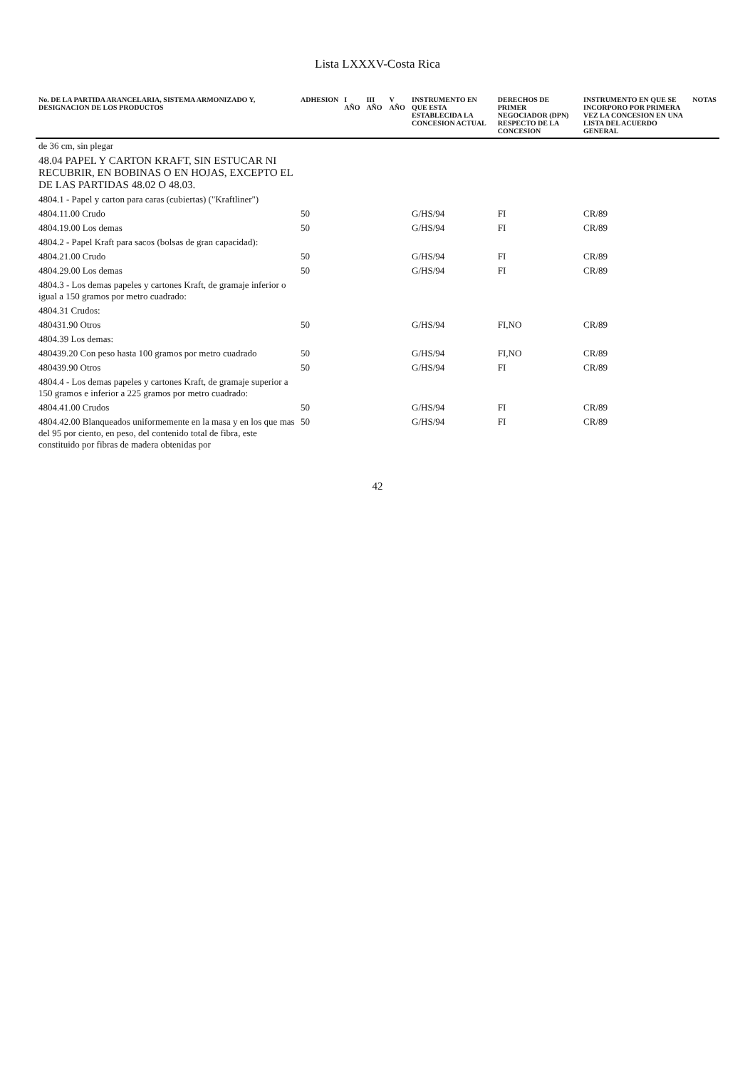Lista LXXXV-Costa Rica
| No. DE LA PARTIDA ARANCELARIA, SISTEMA ARMONIZADO Y, DESIGNACION DE LOS PRODUCTOS | ADHESION | I AÑO | III AÑO | V AÑO | INSTRUMENTO EN QUE ESTA ESTABLECIDA LA CONCESION ACTUAL | DERECHOS DE PRIMER NEGOCIADOR (DPN) RESPECTO DE LA CONCESION | INSTRUMENTO EN QUE SE INCORPORO POR PRIMERA VEZ LA CONCESION EN UNA LISTA DEL ACUERDO GENERAL | NOTAS |
| --- | --- | --- | --- | --- | --- | --- | --- | --- |
| de 36 cm, sin plegar | | | | | | | | |
| 48.04 PAPEL Y CARTON KRAFT, SIN ESTUCAR NI RECUBRIR, EN BOBINAS O EN HOJAS, EXCEPTO EL DE LAS PARTIDAS 48.02 O 48.03. | | | | | | | | |
| 4804.1 - Papel y carton para caras (cubiertas) ("Kraftliner") | | | | | | | | |
| 4804.11.00 Crudo | 50 | | | | G/HS/94 | FI | CR/89 | |
| 4804.19.00 Los demas | 50 | | | | G/HS/94 | FI | CR/89 | |
| 4804.2 - Papel Kraft para sacos (bolsas de gran capacidad): | | | | | | | | |
| 4804.21.00 Crudo | 50 | | | | G/HS/94 | FI | CR/89 | |
| 4804.29.00 Los demas | 50 | | | | G/HS/94 | FI | CR/89 | |
| 4804.3 - Los demas papeles y cartones Kraft, de gramaje inferior o igual a 150 gramos por metro cuadrado: | | | | | | | | |
| 4804.31 Crudos: | | | | | | | | |
| 480431.90 Otros | 50 | | | | G/HS/94 | FI,NO | CR/89 | |
| 4804.39 Los demas: | | | | | | | | |
| 480439.20 Con peso hasta 100 gramos por metro cuadrado | 50 | | | | G/HS/94 | FI,NO | CR/89 | |
| 480439.90 Otros | 50 | | | | G/HS/94 | FI | CR/89 | |
| 4804.4 - Los demas papeles y cartones Kraft, de gramaje superior a 150 gramos e inferior a 225 gramos por metro cuadrado: | | | | | | | | |
| 4804.41.00 Crudos | 50 | | | | G/HS/94 | FI | CR/89 | |
| 4804.42.00 Blanqueados uniformemente en la masa y en los que mas del 95 por ciento, en peso, del contenido total de fibra, este constituido por fibras de madera obtenidas por | 50 | | | | G/HS/94 | FI | CR/89 | |
42